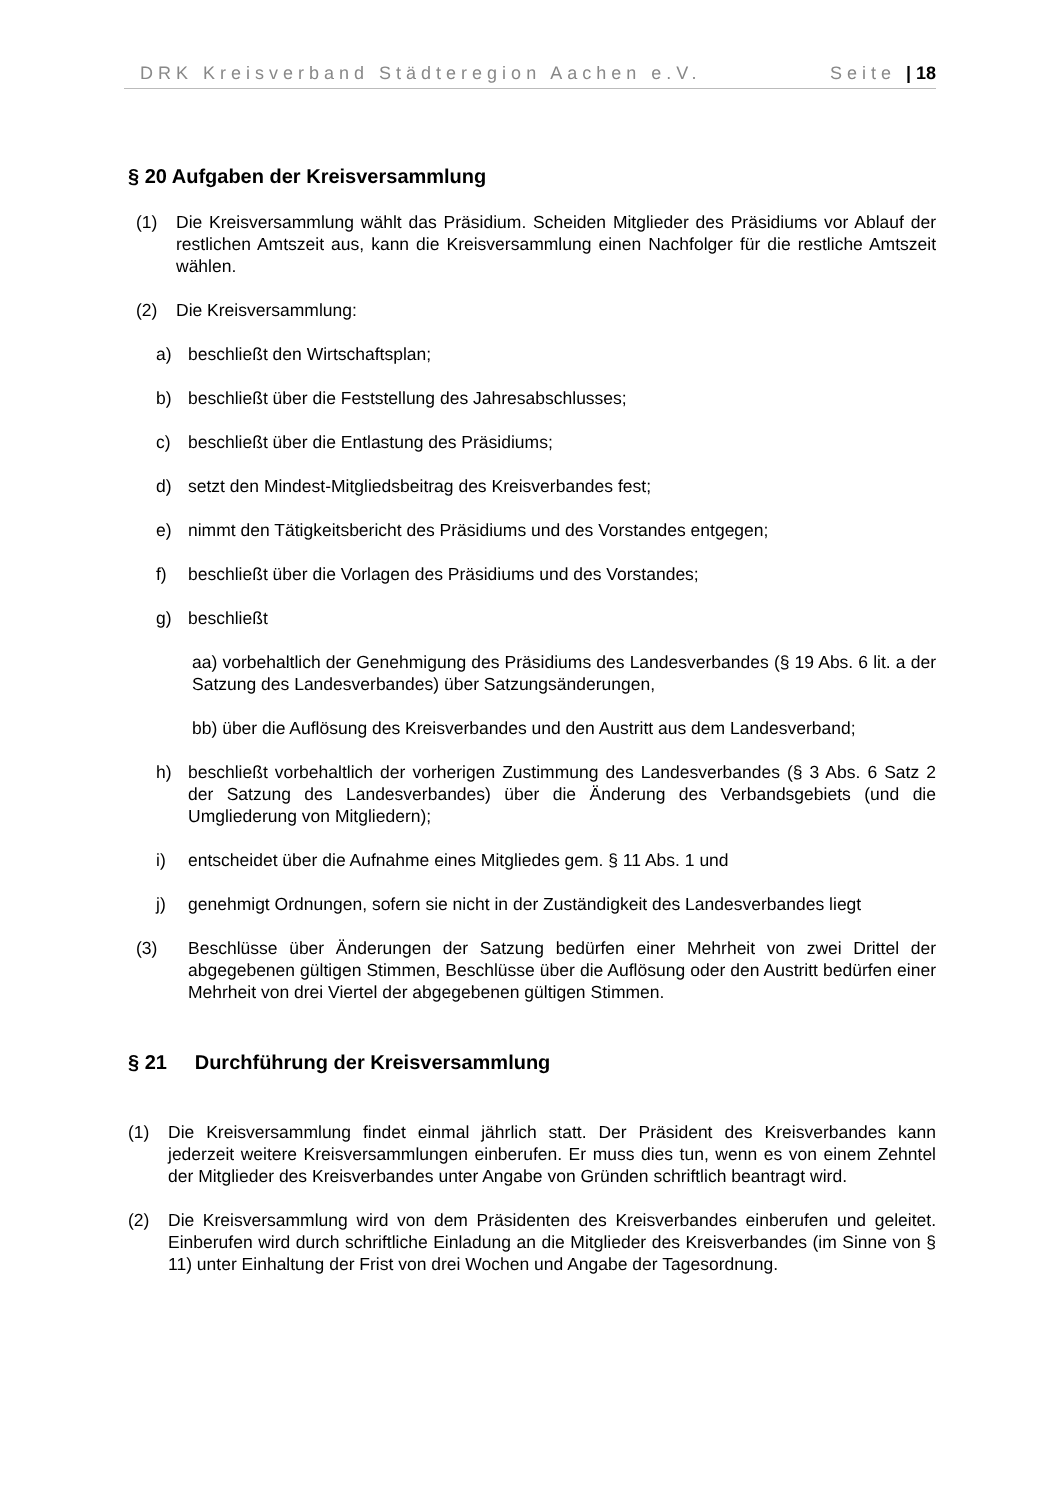DRK Kreisverband Städteregion Aachen e.V. Seite | 18
§ 20 Aufgaben der Kreisversammlung
(1) Die Kreisversammlung wählt das Präsidium. Scheiden Mitglieder des Präsidiums vor Ablauf der restlichen Amtszeit aus, kann die Kreisversammlung einen Nachfolger für die restliche Amtszeit wählen.
(2) Die Kreisversammlung:
a) beschließt den Wirtschaftsplan;
b) beschließt über die Feststellung des Jahresabschlusses;
c) beschließt über die Entlastung des Präsidiums;
d) setzt den Mindest-Mitgliedsbeitrag des Kreisverbandes fest;
e) nimmt den Tätigkeitsbericht des Präsidiums und des Vorstandes entgegen;
f) beschließt über die Vorlagen des Präsidiums und des Vorstandes;
g) beschließt
aa) vorbehaltlich der Genehmigung des Präsidiums des Landesverbandes (§ 19 Abs. 6 lit. a der Satzung des Landesverbandes) über Satzungsänderungen,
bb) über die Auflösung des Kreisverbandes und den Austritt aus dem Landesverband;
h) beschließt vorbehaltlich der vorherigen Zustimmung des Landesverbandes (§ 3 Abs. 6 Satz 2 der Satzung des Landesverbandes) über die Änderung des Verbandsgebiets (und die Umgliederung von Mitgliedern);
i) entscheidet über die Aufnahme eines Mitgliedes gem. § 11 Abs. 1 und
j) genehmigt Ordnungen, sofern sie nicht in der Zuständigkeit des Landesverbandes liegt
(3) Beschlüsse über Änderungen der Satzung bedürfen einer Mehrheit von zwei Drittel der abgegebenen gültigen Stimmen, Beschlüsse über die Auflösung oder den Austritt bedürfen einer Mehrheit von drei Viertel der abgegebenen gültigen Stimmen.
§ 21 Durchführung der Kreisversammlung
(1) Die Kreisversammlung findet einmal jährlich statt. Der Präsident des Kreisverbandes kann jederzeit weitere Kreisversammlungen einberufen. Er muss dies tun, wenn es von einem Zehntel der Mitglieder des Kreisverbandes unter Angabe von Gründen schriftlich beantragt wird.
(2) Die Kreisversammlung wird von dem Präsidenten des Kreisverbandes einberufen und geleitet. Einberufen wird durch schriftliche Einladung an die Mitglieder des Kreisverbandes (im Sinne von § 11) unter Einhaltung der Frist von drei Wochen und Angabe der Tagesordnung.